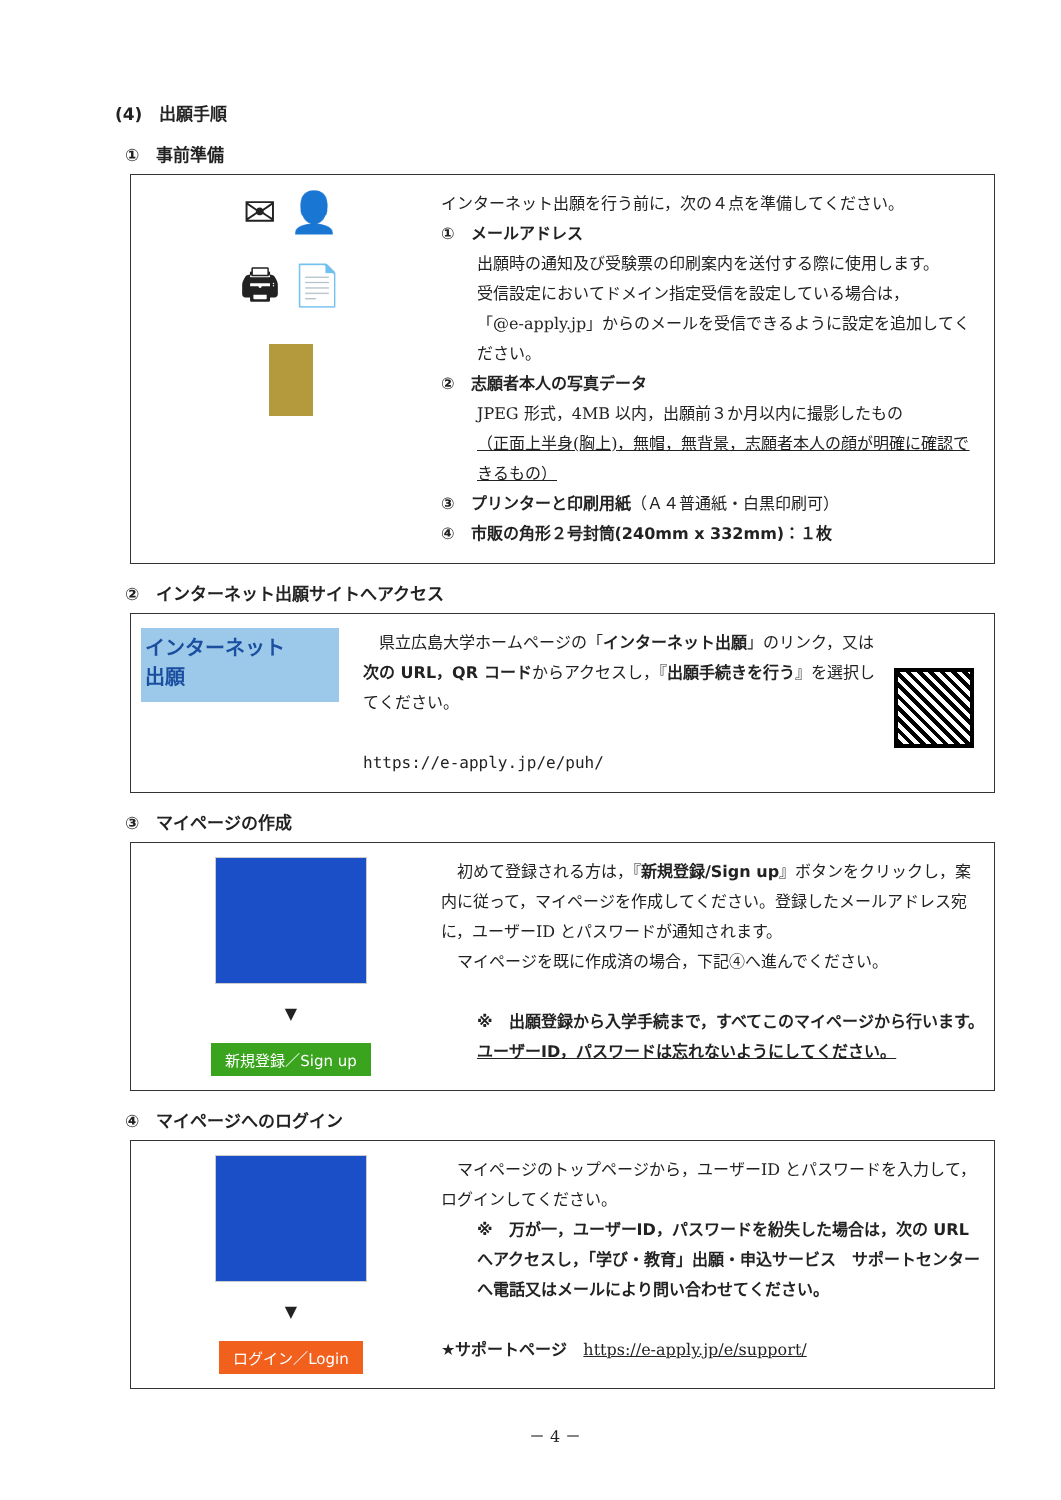(4)　出願手順
①　事前準備
✉ 👤
🖨 📄
インターネット出願を行う前に，次の４点を準備してください。
①　メールアドレス
出願時の通知及び受験票の印刷案内を送付する際に使用します。
受信設定においてドメイン指定受信を設定している場合は，
「@e-apply.jp」からのメールを受信できるように設定を追加してください。
②　志願者本人の写真データ
JPEG 形式，4MB 以内，出願前３か月以内に撮影したもの
（正面上半身(胸上)，無帽，無背景，志願者本人の顔が明確に確認できるもの）
③　プリンターと印刷用紙（Ａ４普通紙・白黒印刷可）
④　市販の角形２号封筒(240mm x 332mm)：１枚
②　インターネット出願サイトへアクセス
インターネット
出願
　県立広島大学ホームページの「インターネット出願」のリンク，又は次の URL，QR コードからアクセスし，『出願手続きを行う』を選択してください。
https://e-apply.jp/e/puh/
③　マイページの作成
▼
新規登録／Sign up
　初めて登録される方は，『新規登録/Sign up』ボタンをクリックし，案内に従って，マイページを作成してください。登録したメールアドレス宛に，ユーザーID とパスワードが通知されます。
　マイページを既に作成済の場合，下記④へ進んでください。
※　出願登録から入学手続まで，すべてこのマイページから行います。
ユーザーID，パスワードは忘れないようにしてください。
④　マイページへのログイン
▼
ログイン／Login
　マイページのトップページから，ユーザーID とパスワードを入力して，ログインしてください。
※　万が一，ユーザーID，パスワードを紛失した場合は，次の URL へアクセスし，「学び・教育」出願・申込サービス　サポートセンターへ電話又はメールにより問い合わせてください。
★サポートページ　https://e-apply.jp/e/support/
－ 4 －